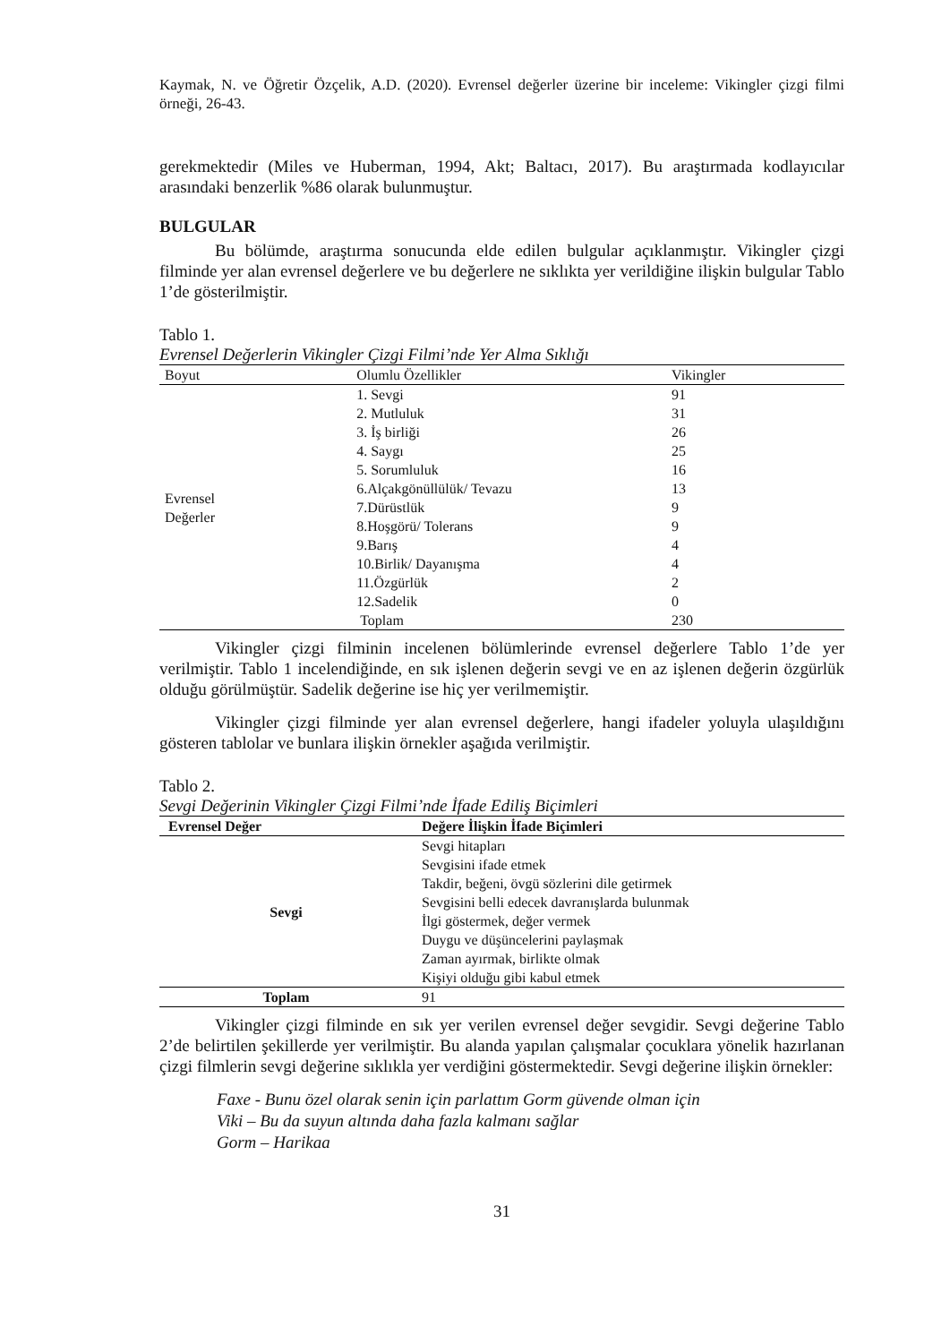Kaymak, N. ve Öğretir Özçelik, A.D. (2020). Evrensel değerler üzerine bir inceleme: Vikingler çizgi filmi örneği, 26-43.
gerekmektedir (Miles ve Huberman, 1994, Akt; Baltacı, 2017). Bu araştırmada kodlayıcılar arasındaki benzerlik %86 olarak bulunmuştur.
BULGULAR
Bu bölümde, araştırma sonucunda elde edilen bulgular açıklanmıştır. Vikingler çizgi filminde yer alan evrensel değerlere ve bu değerlere ne sıklıkta yer verildiğine ilişkin bulgular Tablo 1’de gösterilmiştir.
Tablo 1.
Evrensel Değerlerin Vikingler Çizgi Filmi’nde Yer Alma Sıklığı
| Boyut | Olumlu Özellikler | Vikingler |
| --- | --- | --- |
| Evrensel Değerler | 1. Sevgi | 91 |
| | 2. Mutluluk | 31 |
| | 3. İş birliği | 26 |
| | 4. Saygı | 25 |
| | 5. Sorumluluk | 16 |
| | 6.Alçakgönüllülük/ Tevazu | 13 |
| | 7.Dürüstlük | 9 |
| | 8.Hoşgörü/ Tolerans | 9 |
| | 9.Barış | 4 |
| | 10.Birlik/ Dayanışma | 4 |
| | 11.Özgürlük | 2 |
| | 12.Sadelik | 0 |
| | Toplam | 230 |
Vikingler çizgi filminin incelenen bölümlerinde evrensel değerlere Tablo 1’de yer verilmiştir. Tablo 1 incelendiğinde, en sık işlenen değerin sevgi ve en az işlenen değerin özgürlük olduğu görülmüştür. Sadelik değerine ise hiç yer verilmemiştir.
Vikingler çizgi filminde yer alan evrensel değerlere, hangi ifadeler yoluyla ulaşıldığını gösteren tablolar ve bunlara ilişkin örnekler aşağıda verilmiştir.
Tablo 2.
Sevgi Değerinin Vikingler Çizgi Filmi’nde İfade Ediliş Biçimleri
| Evrensel Değer | Değere İlişkin İfade Biçimleri |
| --- | --- |
| Sevgi | Sevgi hitapları Sevgisini ifade etmek Takdir, beğeni, övgü sözlerini dile getirmek Sevgisini belli edecek davranışlarda bulunmak İlgi göstermek, değer vermek Duygu ve düşüncelerini paylaşmak Zaman ayırmak, birlikte olmak Kişiyi olduğu gibi kabul etmek |
| Toplam | 91 |
Vikingler çizgi filminde en sık yer verilen evrensel değer sevgidir. Sevgi değerine Tablo 2’de belirtilen şekillerde yer verilmiştir. Bu alanda yapılan çalışmalar çocuklara yönelik hazırlanan çizgi filmlerin sevgi değerine sıklıkla yer verdiğini göstermektedir. Sevgi değerine ilişkin örnekler:
Faxe - Bunu özel olarak senin için parlattım Gorm güvende olman için
Viki – Bu da suyun altında daha fazla kalmanı sağlar
Gorm – Harikaa
31